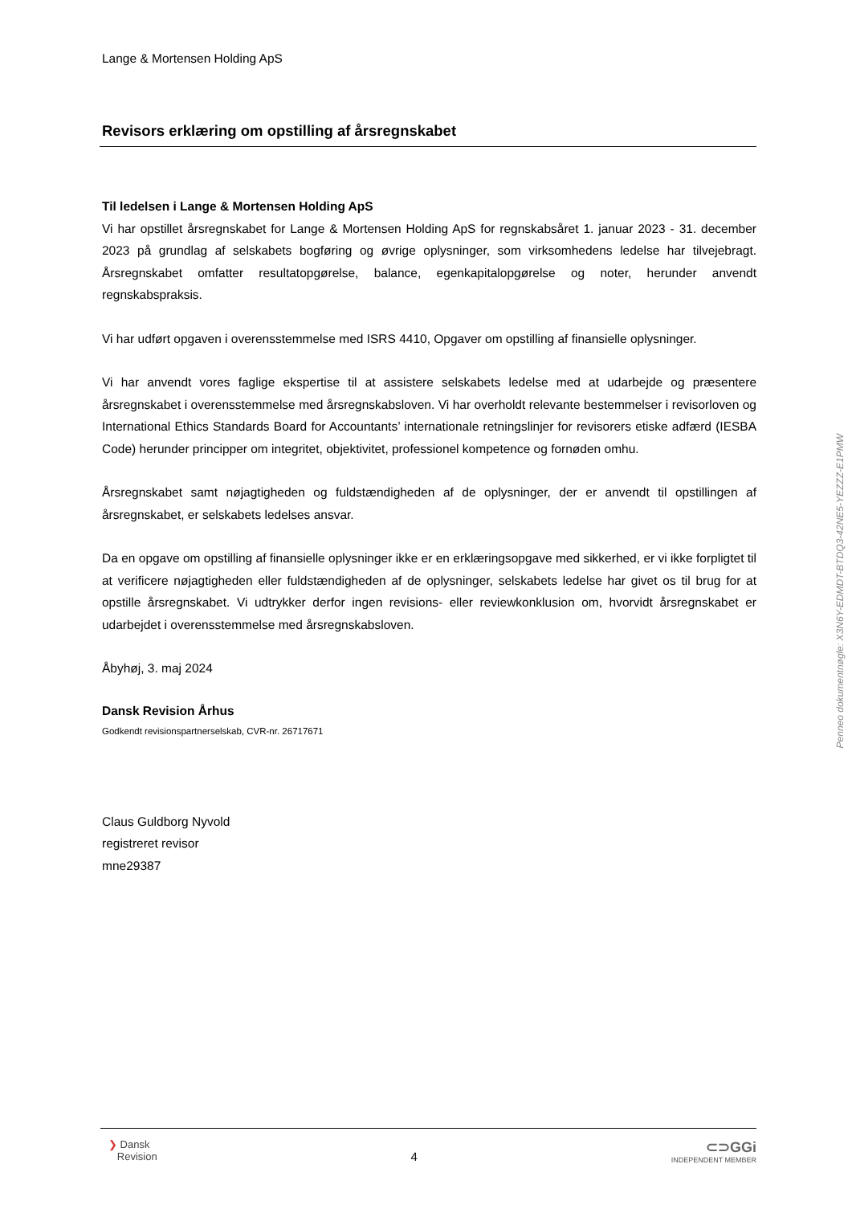Lange & Mortensen Holding ApS
Revisors erklæring om opstilling af årsregnskabet
Til ledelsen i Lange & Mortensen Holding ApS
Vi har opstillet årsregnskabet for Lange & Mortensen Holding ApS for regnskabsåret 1. januar 2023 - 31. december 2023 på grundlag af selskabets bogføring og øvrige oplysninger, som virksomhedens ledelse har tilvejebragt. Årsregnskabet omfatter resultatopgørelse, balance, egenkapitalopgørelse og noter, herunder anvendt regnskabspraksis.
Vi har udført opgaven i overensstemmelse med ISRS 4410, Opgaver om opstilling af finansielle oplysninger.
Vi har anvendt vores faglige ekspertise til at assistere selskabets ledelse med at udarbejde og præsentere årsregnskabet i overensstemmelse med årsregnskabsloven. Vi har overholdt relevante bestemmelser i revisorloven og International Ethics Standards Board for Accountants’ internationale retningslinjer for revisorers etiske adfærd (IESBA Code) herunder principper om integritet, objektivitet, professionel kompetence og fornøden omhu.
Årsregnskabet samt nøjagtigheden og fuldstændigheden af de oplysninger, der er anvendt til opstillingen af årsregnskabet, er selskabets ledelses ansvar.
Da en opgave om opstilling af finansielle oplysninger ikke er en erklæringsopgave med sikkerhed, er vi ikke forpligtet til at verificere nøjagtigheden eller fuldstændigheden af de oplysninger, selskabets ledelse har givet os til brug for at opstille årsregnskabet. Vi udtrykker derfor ingen revisions- eller reviewkonklusion om, hvorvidt årsregnskabet er udarbejdet i overensstemmelse med årsregnskabsloven.
Åbyhøj, 3. maj 2024
Dansk Revision Århus
Godkendt revisionspartnerselskab, CVR-nr. 26717671
Claus Guldborg Nyvold
registreret revisor
mne29387
Penneo dokumentnøgle: X3N6Y-EDMDT-BTDQ3-42NE5-YEZZZ-E1PMW
❯ Dansk
Revision
4
⊂⊃GGi
INDEPENDENT MEMBER